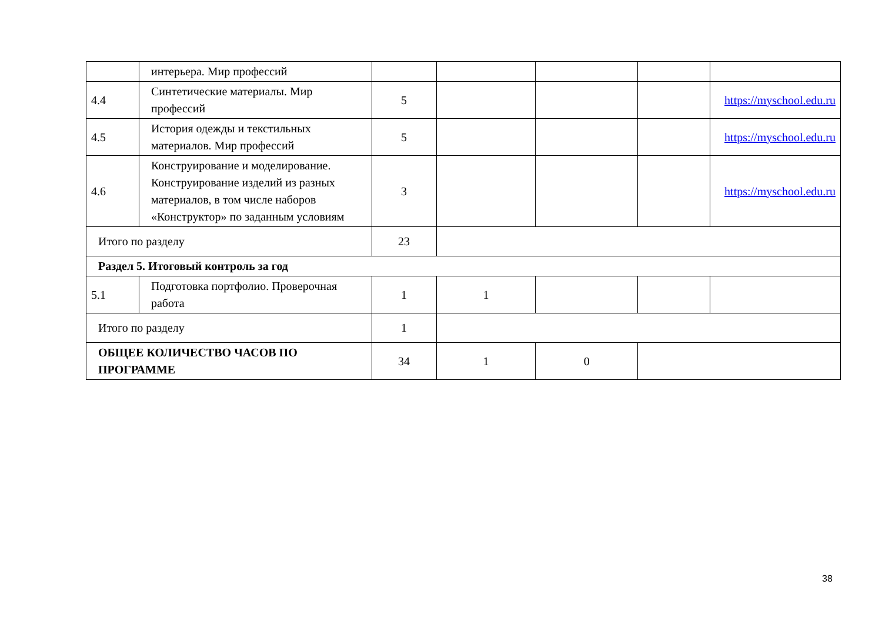| | интерьера. Мир профессий | | | | | |
| 4.4 | Синтетические материалы. Мир профессий | 5 | | | | https://myschool.edu.ru |
| 4.5 | История одежды и текстильных материалов. Мир профессий | 5 | | | | https://myschool.edu.ru |
| 4.6 | Конструирование и моделирование. Конструирование изделий из разных материалов, в том числе наборов «Конструктор» по заданным условиям | 3 | | | | https://myschool.edu.ru |
| Итого по разделу | | 23 | | | | |
| Раздел 5. Итоговый контроль за год | | | | | | |
| 5.1 | Подготовка портфолио. Проверочная работа | 1 | 1 | | | |
| Итого по разделу | | 1 | | | | |
| ОБЩЕЕ КОЛИЧЕСТВО ЧАСОВ ПО ПРОГРАММЕ | | 34 | 1 | 0 | | |
38